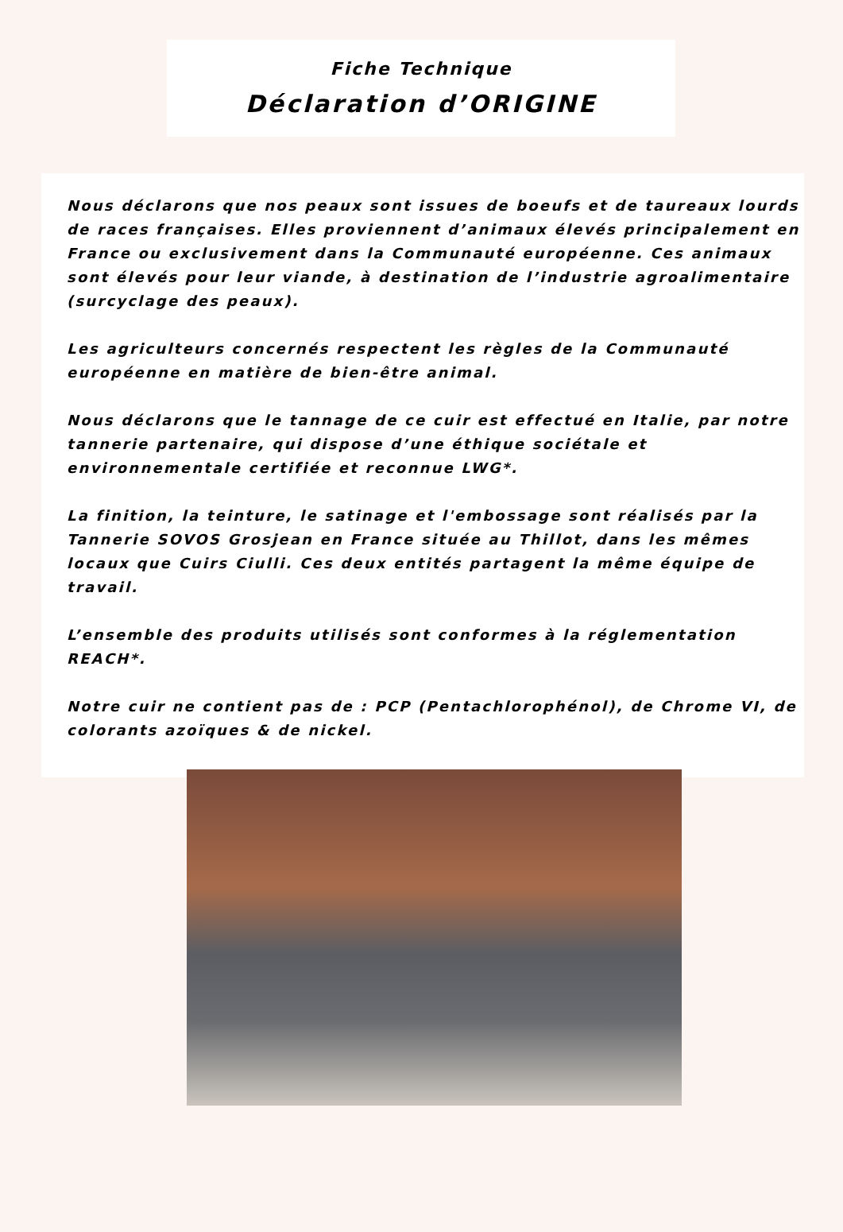Fiche Technique
Déclaration d’ORIGINE
Nous déclarons que nos peaux sont issues de boeufs et de taureaux lourds de races françaises. Elles proviennent d’animaux élevés principalement en France ou exclusivement dans la Communauté européenne. Ces animaux sont élevés pour leur viande, à destination de l’industrie agroalimentaire (surcyclage des peaux).
Les agriculteurs concernés respectent les règles de la Communauté européenne en matière de bien-être animal.
Nous déclarons que le tannage de ce cuir est effectué en Italie, par notre tannerie partenaire, qui dispose d’une éthique sociétale et environnementale certifiée et reconnue LWG*.
La finition, la teinture, le satinage et l'embossage sont réalisés par la Tannerie SOVOS Grosjean en France située au Thillot, dans les mêmes locaux que Cuirs Ciulli. Ces deux entités partagent la même équipe de travail.
L’ensemble des produits utilisés sont conformes à la réglementation REACH*.
Notre cuir ne contient pas de : PCP (Pentachlorophénol), de Chrome VI, de colorants azoïques & de nickel.